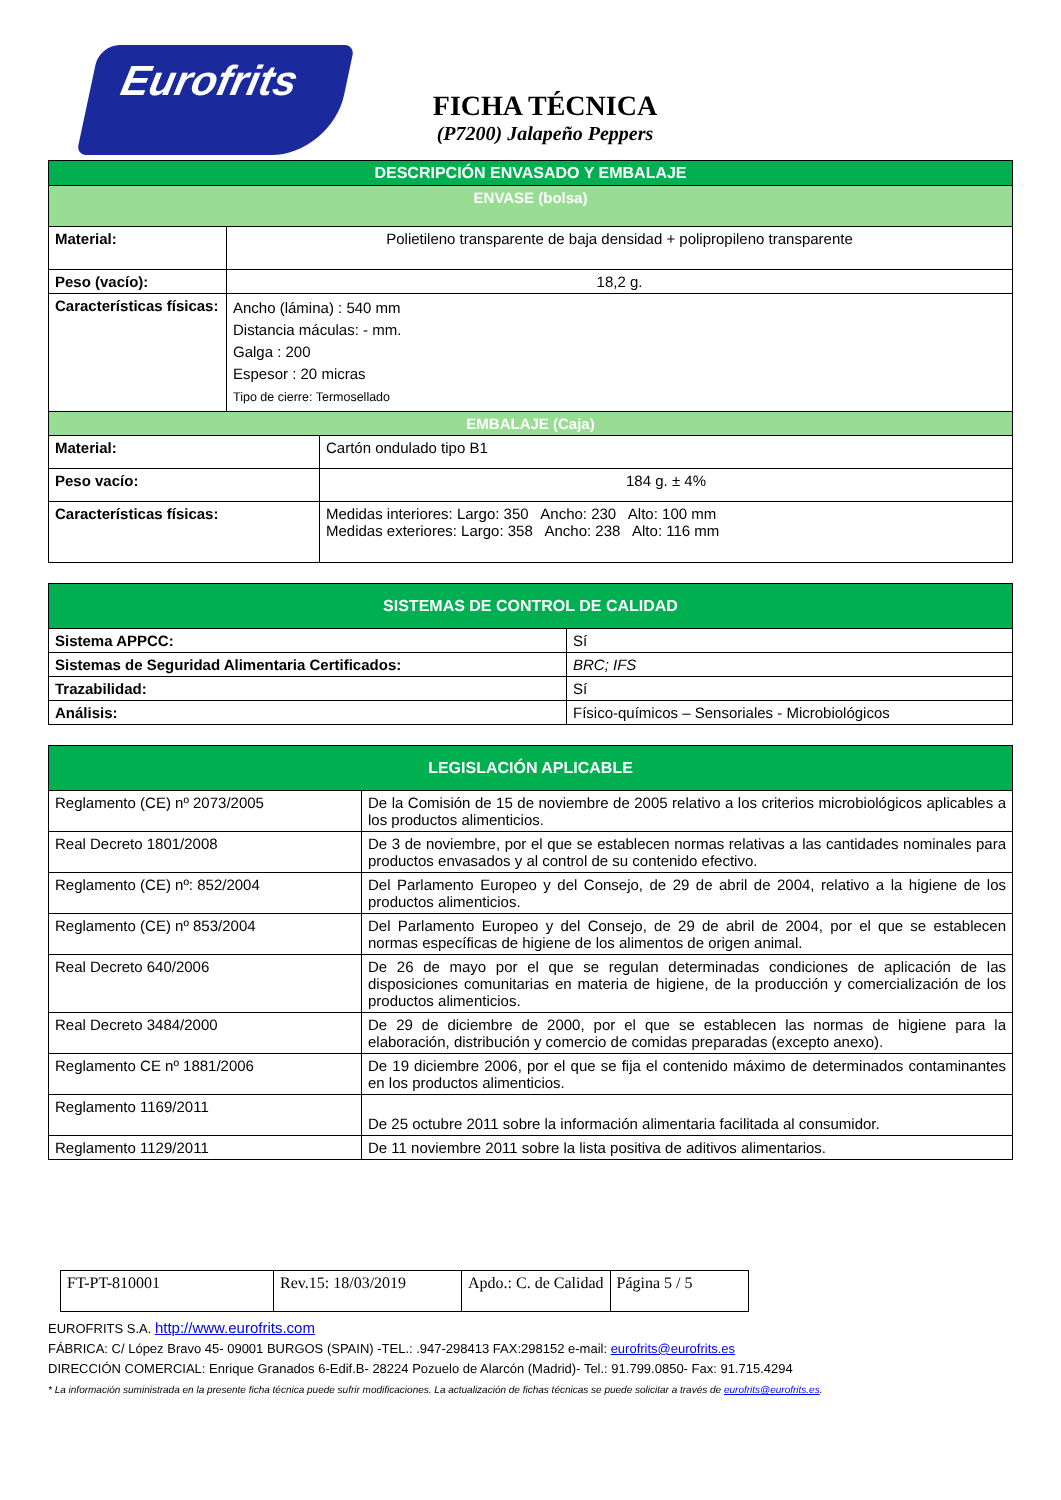Eurofrits
FICHA TÉCNICA
(P7200) Jalapeño Peppers
| DESCRIPCIÓN ENVASADO Y EMBALAJE | | |
| --- | --- | --- |
| ENVASE (bolsa) | | |
| Material: | Polietileno transparente de baja densidad + polipropileno transparente | |
| Peso (vacío): | 18,2 g. | |
| Características físicas: | Ancho (lámina) : 540 mm Distancia máculas: - mm. Galga : 200 Espesor : 20 micras Tipo de cierre: Termosellado | |
| EMBALAJE (Caja) | | |
| Material: | | Cartón ondulado tipo B1 |
| Peso vacío: | | 184 g. ± 4% |
| Características físicas: | | Medidas interiores: Largo: 350 Ancho: 230 Alto: 100 mm Medidas exteriores: Largo: 358 Ancho: 238 Alto: 116 mm |
| SISTEMAS DE CONTROL DE CALIDAD | |
| --- | --- |
| Sistema APPCC: | Sí |
| Sistemas de Seguridad Alimentaria Certificados: | BRC; IFS |
| Trazabilidad: | Sí |
| Análisis: | Físico-químicos – Sensoriales - Microbiológicos |
| LEGISLACIÓN APLICABLE | |
| --- | --- |
| Reglamento (CE) nº 2073/2005 | De la Comisión de 15 de noviembre de 2005 relativo a los criterios microbiológicos aplicables a los productos alimenticios. |
| Real Decreto 1801/2008 | De 3 de noviembre, por el que se establecen normas relativas a las cantidades nominales para productos envasados y al control de su contenido efectivo. |
| Reglamento (CE) nº: 852/2004 | Del Parlamento Europeo y del Consejo, de 29 de abril de 2004, relativo a la higiene de los productos alimenticios. |
| Reglamento (CE) nº 853/2004 | Del Parlamento Europeo y del Consejo, de 29 de abril de 2004, por el que se establecen normas específicas de higiene de los alimentos de origen animal. |
| Real Decreto 640/2006 | De 26 de mayo por el que se regulan determinadas condiciones de aplicación de las disposiciones comunitarias en materia de higiene, de la producción y comercialización de los productos alimenticios. |
| Real Decreto 3484/2000 | De 29 de diciembre de 2000, por el que se establecen las normas de higiene para la elaboración, distribución y comercio de comidas preparadas (excepto anexo). |
| Reglamento CE nº 1881/2006 | De 19 diciembre 2006, por el que se fija el contenido máximo de determinados contaminantes en los productos alimenticios. |
| Reglamento 1169/2011 | De 25 octubre 2011 sobre la información alimentaria facilitada al consumidor. |
| Reglamento 1129/2011 | De 11 noviembre 2011 sobre la lista positiva de aditivos alimentarios. |
| FT-PT-810001 | Rev.15: 18/03/2019 | Apdo.: C. de Calidad | Página 5 / 5 |
EUROFRITS S.A. http://www.eurofrits.com
FÁBRICA: C/ López Bravo 45- 09001 BURGOS (SPAIN) -TEL.: .947-298413 FAX:298152 e-mail: eurofrits@eurofrits.es
DIRECCIÓN COMERCIAL: Enrique Granados 6-Edif.B- 28224 Pozuelo de Alarcón (Madrid)- Tel.: 91.799.0850- Fax: 91.715.4294
* La información suministrada en la presente ficha técnica puede sufrir modificaciones. La actualización de fichas técnicas se puede solicitar a través de eurofrits@eurofrits.es.